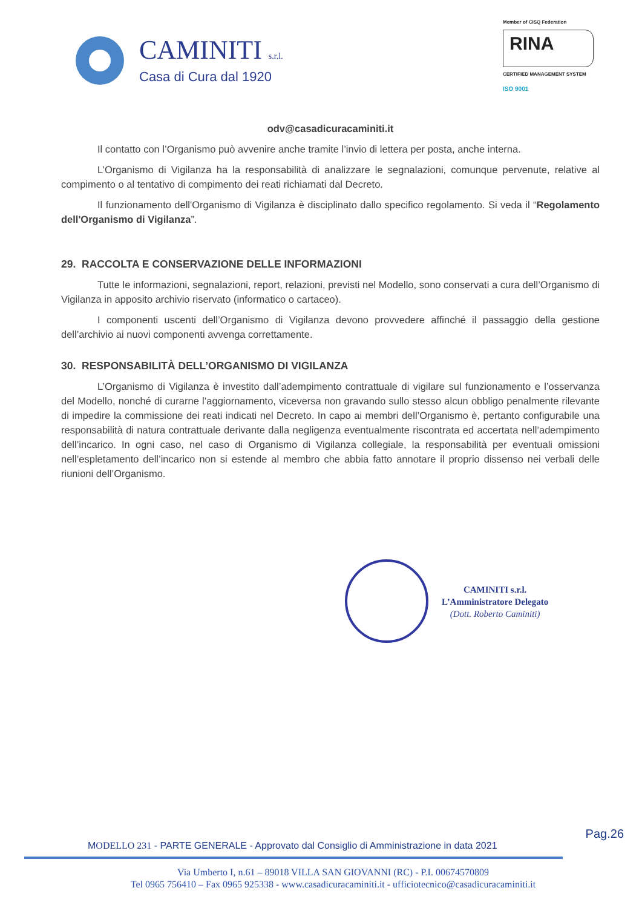CAMINITI s.r.l.
Casa di Cura dal 1920
Member of CISQ Federation
RINA
CERTIFIED MANAGEMENT SYSTEM
ISO 9001
odv@casadicuracaminiti.it
Il contatto con l’Organismo può avvenire anche tramite l’invio di lettera per posta, anche interna.
L’Organismo di Vigilanza ha la responsabilità di analizzare le segnalazioni, comunque pervenute, relative al compimento o al tentativo di compimento dei reati richiamati dal Decreto.
Il funzionamento dell'Organismo di Vigilanza è disciplinato dallo specifico regolamento. Si veda il “Regolamento dell'Organismo di Vigilanza”.
29. RACCOLTA E CONSERVAZIONE DELLE INFORMAZIONI
Tutte le informazioni, segnalazioni, report, relazioni, previsti nel Modello, sono conservati a cura dell’Organismo di Vigilanza in apposito archivio riservato (informatico o cartaceo).
I componenti uscenti dell’Organismo di Vigilanza devono provvedere affinché il passaggio della gestione dell’archivio ai nuovi componenti avvenga correttamente.
30. RESPONSABILITÀ DELL’ORGANISMO DI VIGILANZA
L’Organismo di Vigilanza è investito dall’adempimento contrattuale di vigilare sul funzionamento e l’osservanza del Modello, nonché di curarne l’aggiornamento, viceversa non gravando sullo stesso alcun obbligo penalmente rilevante di impedire la commissione dei reati indicati nel Decreto. In capo ai membri dell’Organismo è, pertanto configurabile una responsabilità di natura contrattuale derivante dalla negligenza eventualmente riscontrata ed accertata nell’adempimento dell’incarico. In ogni caso, nel caso di Organismo di Vigilanza collegiale, la responsabilità per eventuali omissioni nell’espletamento dell’incarico non si estende al membro che abbia fatto annotare il proprio dissenso nei verbali delle riunioni dell’Organismo.
CAMINITI s.r.l.
L’Amministratore Delegato
(Dott. Roberto Caminiti)
MODELLO 231 - PARTE GENERALE - Approvato dal Consiglio di Amministrazione in data 2021 Pag.26
Via Umberto I, n.61 – 89018 VILLA SAN GIOVANNI (RC) - P.I. 00674570809
Tel 0965 756410 – Fax 0965 925338 - www.casadicuracaminiti.it - ufficiotecnico@casadicuracaminiti.it